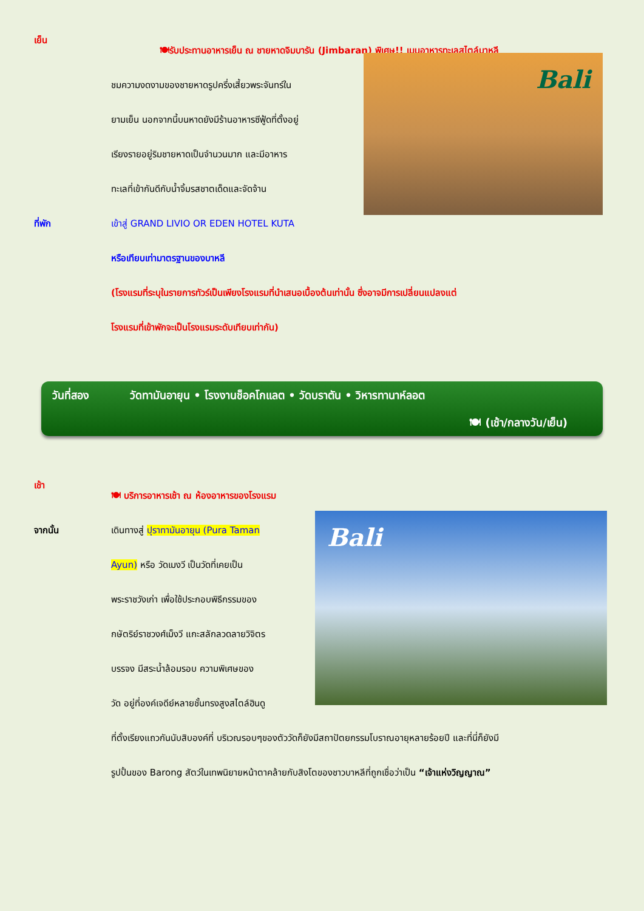เย็น
🍽รับประทานอาหารเย็น ณ ชายหาดจิมบารัน (Jimbaran) พิเศษ!! เมนูอาหารทะเลสไตล์บาหลี
ที่พัก ชมความงดงามของชายหาดรูปครึ่งเสี้ยวพระจันทร์ใน
ยามเย็น นอกจากนี้บนหาดยังมีร้านอาหารซีฟู้ดที่ตั้งอยู่
เรียงรายอยู่ริมชายหาดเป็นจำนวนมาก และมีอาหาร
ทะเลที่เข้ากันดีกับน้ำจิ้มรสชาตเด็ดและจัดจ้าน
เข้าสู่ GRAND LIVIO OR EDEN HOTEL KUTA
Bali
หรือเทียบเท่ามาตรฐานของบาหลี
(โรงแรมที่ระบุในรายการทัวร์เป็นเพียงโรงแรมที่นำเสนอเบื้องต้นเท่านั้น ซึ่งอาจมีการเปลี่ยนแปลงแต่
โรงแรมที่เข้าพักจะเป็นโรงแรมระดับเทียบเท่ากัน)
วันที่สอง วัดทามันอายุน • โรงงานช็อคโกแลต • วัดบราตัน • วิหารทานาห์ลอต
🍽 (เช้า/กลางวัน/เย็น)
เช้า
🍽 บริการอาหารเช้า ณ ห้องอาหารของโรงแรม
จากนั้น เดินทางสู่ ปุราทามันอายุน (Pura Taman
Ayun) หรือ วัดเมงวี เป็นวัดที่เคยเป็น
พระราชวังเก่า เพื่อใช้ประกอบพิธีกรรมของ
กษัตริย์ราชวงศ์เม็งวี แกะสลักลวดลายวิจิตร
บรรจง มีสระน้ำล้อมรอบ ความพิเศษของ
วัด อยู่ที่องค์เจดีย์หลายชั้นทรงสูงสไตล์ฮินดู
Bali
ที่ตั้งเรียงแถวกันนับสิบองค์ที่ บริเวณรอบๆของตัววัดก็ยังมีสถาปัตยกรรมโบราณอายุหลายร้อยปี และที่นี่ก็ยังมี
รูปปั้นของ Barong สัตว์ในเทพนิยายหน้าตาคล้ายกับสิงโตของชาวบาหลีที่ถูกเชื่อว่าเป็น “เจ้าแห่งวิญญาณ”